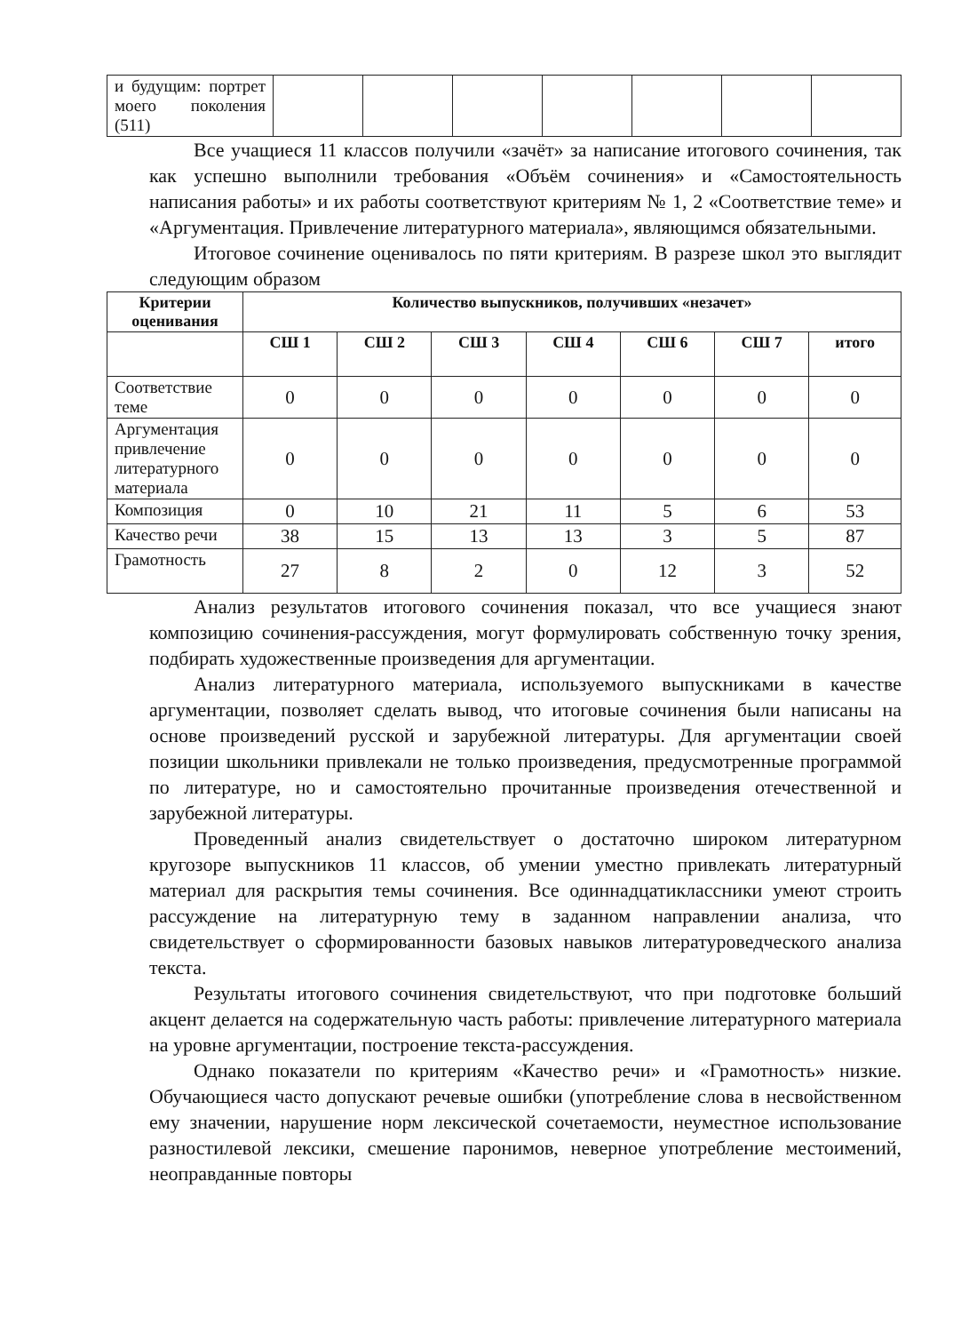| и будущим: портрет моего поколения (511) | | | | | | | |
Все учащиеся 11 классов получили «зачёт» за написание итогового сочинения, так как успешно выполнили требования «Объём сочинения» и «Самостоятельность написания работы» и их работы соответствуют критериям № 1, 2 «Соответствие теме» и «Аргументация. Привлечение литературного материала», являющимся обязательными.
Итоговое сочинение оценивалось по пяти критериям. В разрезе школ это выглядит следующим образом
| Критерии оценивания | Количество выпускников, получивших «незачет» | | | | | | |
| --- | --- | --- | --- | --- | --- | --- | --- |
| | СШ 1 | СШ 2 | СШ 3 | СШ 4 | СШ 6 | СШ 7 | итого |
| Соответствие теме | 0 | 0 | 0 | 0 | 0 | 0 | 0 |
| Аргументация привлечение литературного материала | 0 | 0 | 0 | 0 | 0 | 0 | 0 |
| Композиция | 0 | 10 | 21 | 11 | 5 | 6 | 53 |
| Качество речи | 38 | 15 | 13 | 13 | 3 | 5 | 87 |
| Грамотность | 27 | 8 | 2 | 0 | 12 | 3 | 52 |
Анализ результатов итогового сочинения показал, что все учащиеся знают композицию сочинения-рассуждения, могут формулировать собственную точку зрения, подбирать художественные произведения для аргументации.
Анализ литературного материала, используемого выпускниками в качестве аргументации, позволяет сделать вывод, что итоговые сочинения были написаны на основе произведений русской и зарубежной литературы. Для аргументации своей позиции школьники привлекали не только произведения, предусмотренные программой по литературе, но и самостоятельно прочитанные произведения отечественной и зарубежной литературы.
Проведенный анализ свидетельствует о достаточно широком литературном кругозоре выпускников 11 классов, об умении уместно привлекать литературный материал для раскрытия темы сочинения. Все одиннадцатиклассники умеют строить рассуждение на литературную тему в заданном направлении анализа, что свидетельствует о сформированности базовых навыков литературоведческого анализа текста.
Результаты итогового сочинения свидетельствуют, что при подготовке больший акцент делается на содержательную часть работы: привлечение литературного материала на уровне аргументации, построение текста-рассуждения.
Однако показатели по критериям «Качество речи» и «Грамотность» низкие. Обучающиеся часто допускают речевые ошибки (употребление слова в несвойственном ему значении, нарушение норм лексической сочетаемости, неуместное использование разностилевой лексики, смешение паронимов, неверное употребление местоимений, неоправданные повторы